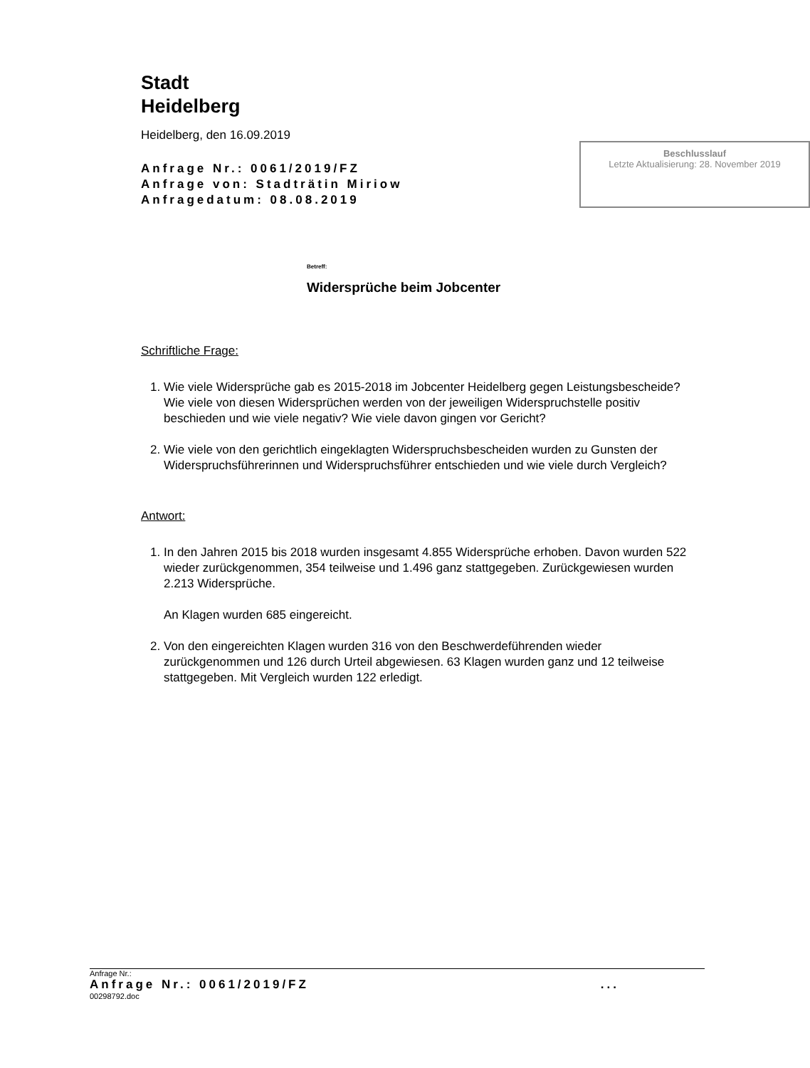Stadt
Heidelberg
Heidelberg, den 16.09.2019
Anfrage Nr.: 0061/2019/FZ
Anfrage von: Stadträtin Miriow
Anfragedatum: 08.08.2019
Beschlusslauf
Letzte Aktualisierung: 28. November 2019
Betreff:
Widersprüche beim Jobcenter
Schriftliche Frage:
1. Wie viele Widersprüche gab es 2015-2018 im Jobcenter Heidelberg gegen Leistungsbescheide? Wie viele von diesen Widersprüchen werden von der jeweiligen Widerspruchstelle positiv beschieden und wie viele negativ? Wie viele davon gingen vor Gericht?
2. Wie viele von den gerichtlich eingeklagten Widerspruchsbescheiden wurden zu Gunsten der Widerspruchsführerinnen und Widerspruchsführer entschieden und wie viele durch Vergleich?
Antwort:
1. In den Jahren 2015 bis 2018 wurden insgesamt 4.855 Widersprüche erhoben. Davon wurden 522 wieder zurückgenommen, 354 teilweise und 1.496 ganz stattgegeben. Zurückgewiesen wurden 2.213 Widersprüche.
An Klagen wurden 685 eingereicht.
2. Von den eingereichten Klagen wurden 316 von den Beschwerdeführenden wieder zurückgenommen und 126 durch Urteil abgewiesen. 63 Klagen wurden ganz und 12 teilweise stattgegeben. Mit Vergleich wurden 122 erledigt.
Anfrage Nr.:
Anfrage Nr.: 0061/2019/FZ...
00298792.doc